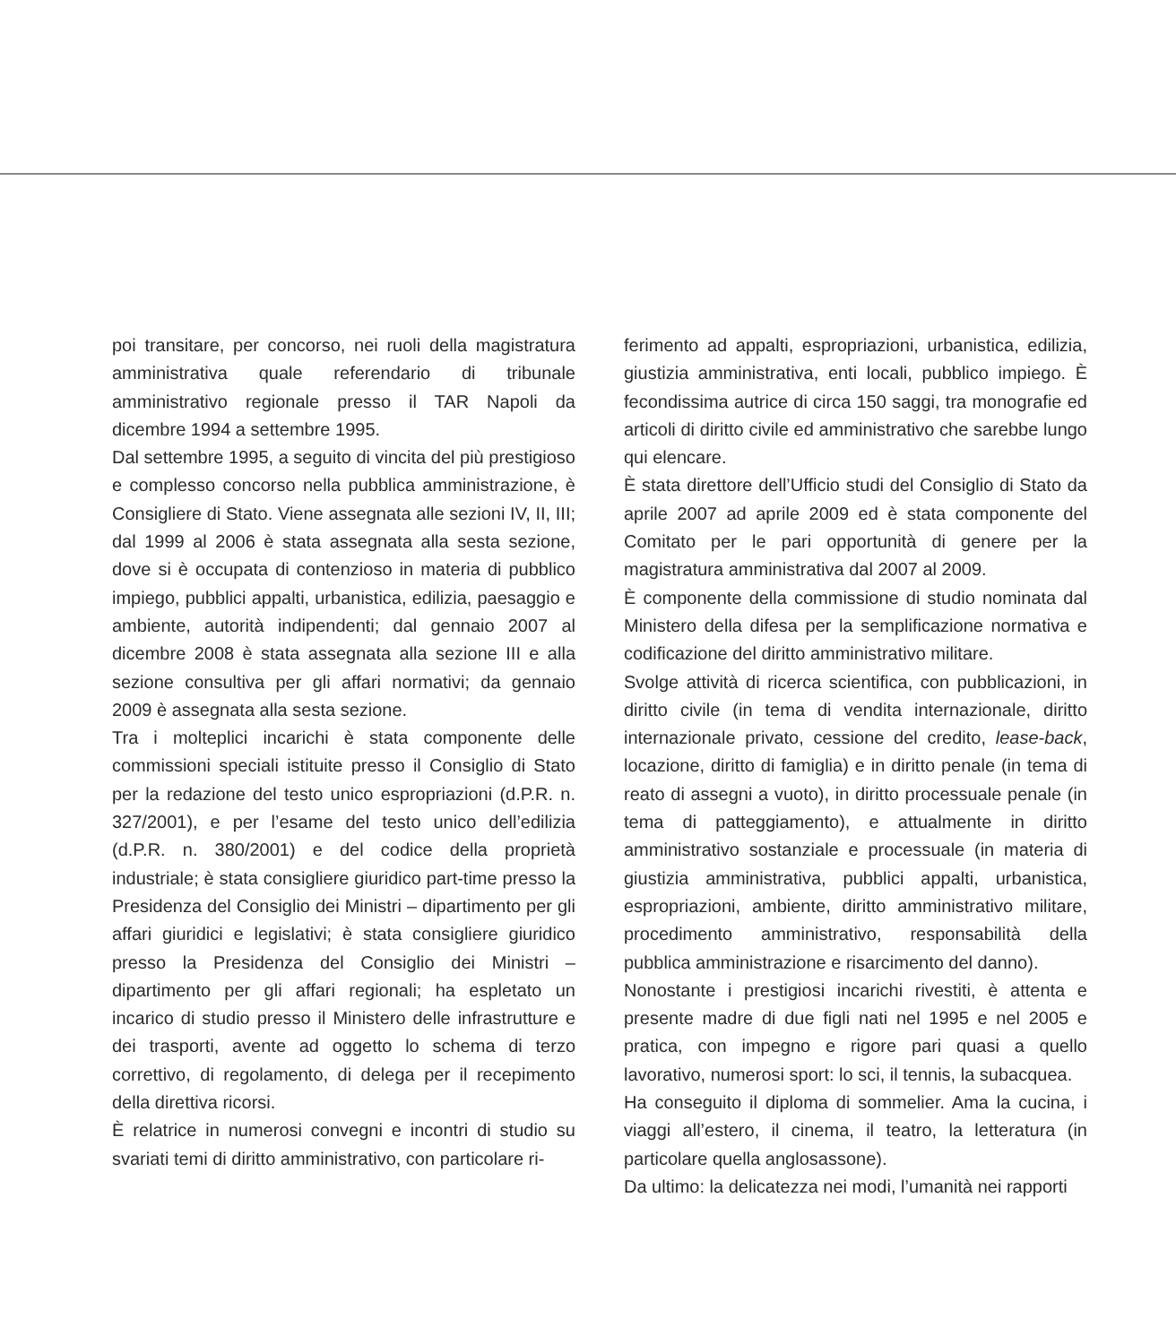poi transitare, per concorso, nei ruoli della magistratura amministrativa quale referendario di tribunale amministrativo regionale presso il TAR Napoli da dicembre 1994 a settembre 1995.
Dal settembre 1995, a seguito di vincita del più prestigioso e complesso concorso nella pubblica amministrazione, è Consigliere di Stato. Viene assegnata alle sezioni IV, II, III; dal 1999 al 2006 è stata assegnata alla sesta sezione, dove si è occupata di contenzioso in materia di pubblico impiego, pubblici appalti, urbanistica, edilizia, paesaggio e ambiente, autorità indipendenti; dal gennaio 2007 al dicembre 2008 è stata assegnata alla sezione III e alla sezione consultiva per gli affari normativi; da gennaio 2009 è assegnata alla sesta sezione.
Tra i molteplici incarichi è stata componente delle commissioni speciali istituite presso il Consiglio di Stato per la redazione del testo unico espropriazioni (d.P.R. n. 327/2001), e per l’esame del testo unico dell’edilizia (d.P.R. n. 380/2001) e del codice della proprietà industriale; è stata consigliere giuridico part-time presso la Presidenza del Consiglio dei Ministri – dipartimento per gli affari giuridici e legislativi; è stata consigliere giuridico presso la Presidenza del Consiglio dei Ministri – dipartimento per gli affari regionali; ha espletato un incarico di studio presso il Ministero delle infrastrutture e dei trasporti, avente ad oggetto lo schema di terzo correttivo, di regolamento, di delega per il recepimento della direttiva ricorsi.
È relatrice in numerosi convegni e incontri di studio su svariati temi di diritto amministrativo, con particolare ri-
ferimento ad appalti, espropriazioni, urbanistica, edilizia, giustizia amministrativa, enti locali, pubblico impiego. È fecondissima autrice di circa 150 saggi, tra monografie ed articoli di diritto civile ed amministrativo che sarebbe lungo qui elencare.
È stata direttore dell’Ufficio studi del Consiglio di Stato da aprile 2007 ad aprile 2009 ed è stata componente del Comitato per le pari opportunità di genere per la magistratura amministrativa dal 2007 al 2009.
È componente della commissione di studio nominata dal Ministero della difesa per la semplificazione normativa e codificazione del diritto amministrativo militare.
Svolge attività di ricerca scientifica, con pubblicazioni, in diritto civile (in tema di vendita internazionale, diritto internazionale privato, cessione del credito, lease-back, locazione, diritto di famiglia) e in diritto penale (in tema di reato di assegni a vuoto), in diritto processuale penale (in tema di patteggiamento), e attualmente in diritto amministrativo sostanziale e processuale (in materia di giustizia amministrativa, pubblici appalti, urbanistica, espropriazioni, ambiente, diritto amministrativo militare, procedimento amministrativo, responsabilità della pubblica amministrazione e risarcimento del danno).
Nonostante i prestigiosi incarichi rivestiti, è attenta e presente madre di due figli nati nel 1995 e nel 2005 e pratica, con impegno e rigore pari quasi a quello lavorativo, numerosi sport: lo sci, il tennis, la subacquea.
Ha conseguito il diploma di sommelier. Ama la cucina, i viaggi all’estero, il cinema, il teatro, la letteratura (in particolare quella anglosassone).
Da ultimo: la delicatezza nei modi, l’umanità nei rapporti